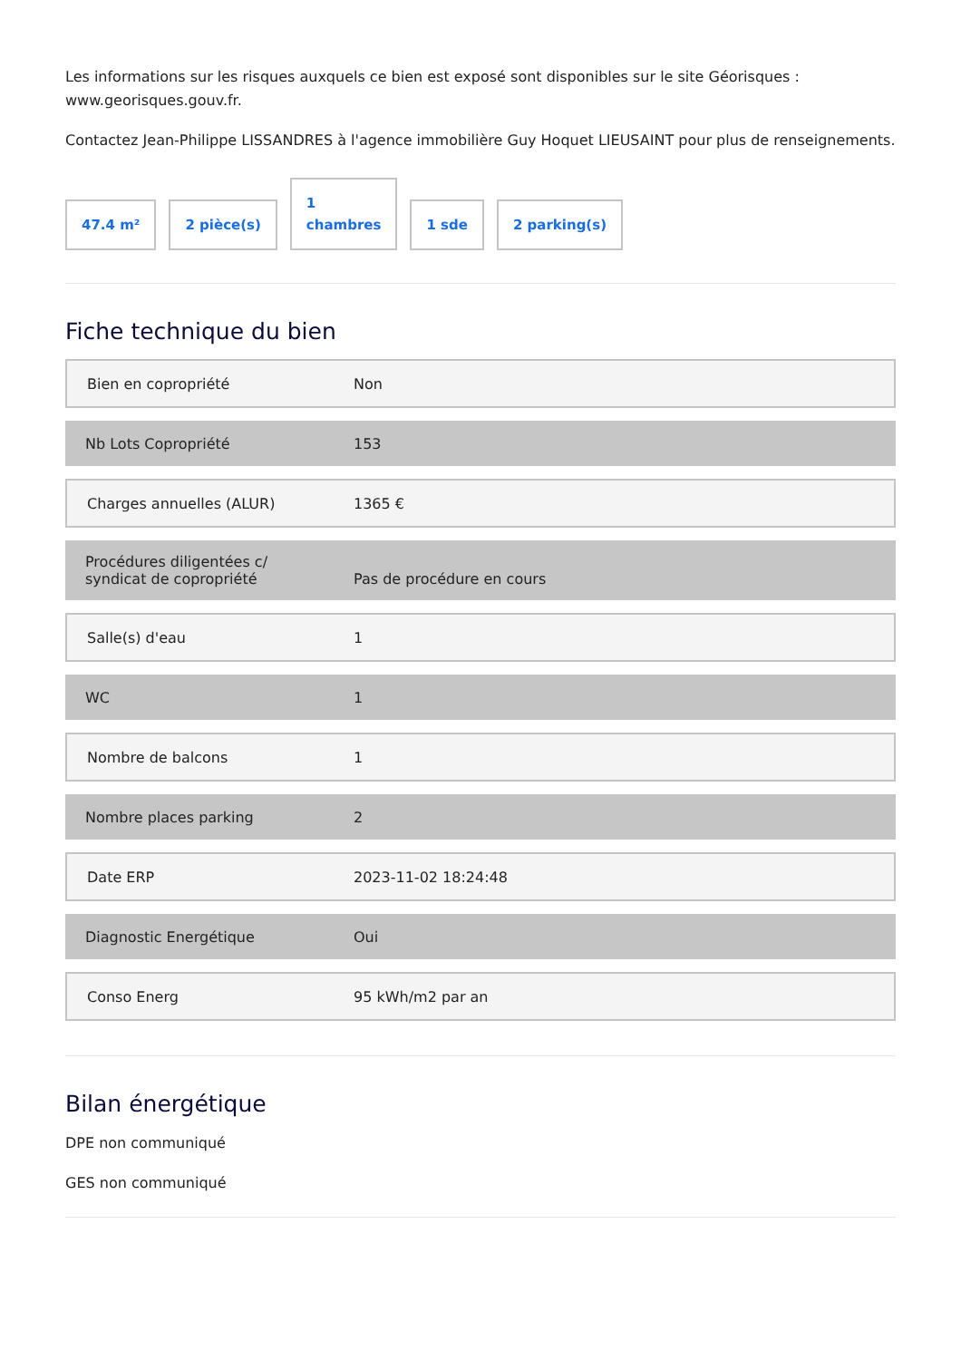Les informations sur les risques auxquels ce bien est exposé sont disponibles sur le site Géorisques : www.georisques.gouv.fr.
Contactez Jean-Philippe LISSANDRES à l'agence immobilière Guy Hoquet LIEUSAINT pour plus de renseignements.
47.4 m²
2 pièce(s)
1
chambres
1 sde
2 parking(s)
Fiche technique du bien
| Bien en copropriété | Non |
| Nb Lots Copropriété | 153 |
| Charges annuelles (ALUR) | 1365 € |
| Procédures diligentées c/ syndicat de copropriété | Pas de procédure en cours |
| Salle(s) d'eau | 1 |
| WC | 1 |
| Nombre de balcons | 1 |
| Nombre places parking | 2 |
| Date ERP | 2023-11-02 18:24:48 |
| Diagnostic Energétique | Oui |
| Conso Energ | 95 kWh/m2 par an |
Bilan énergétique
DPE non communiqué
GES non communiqué